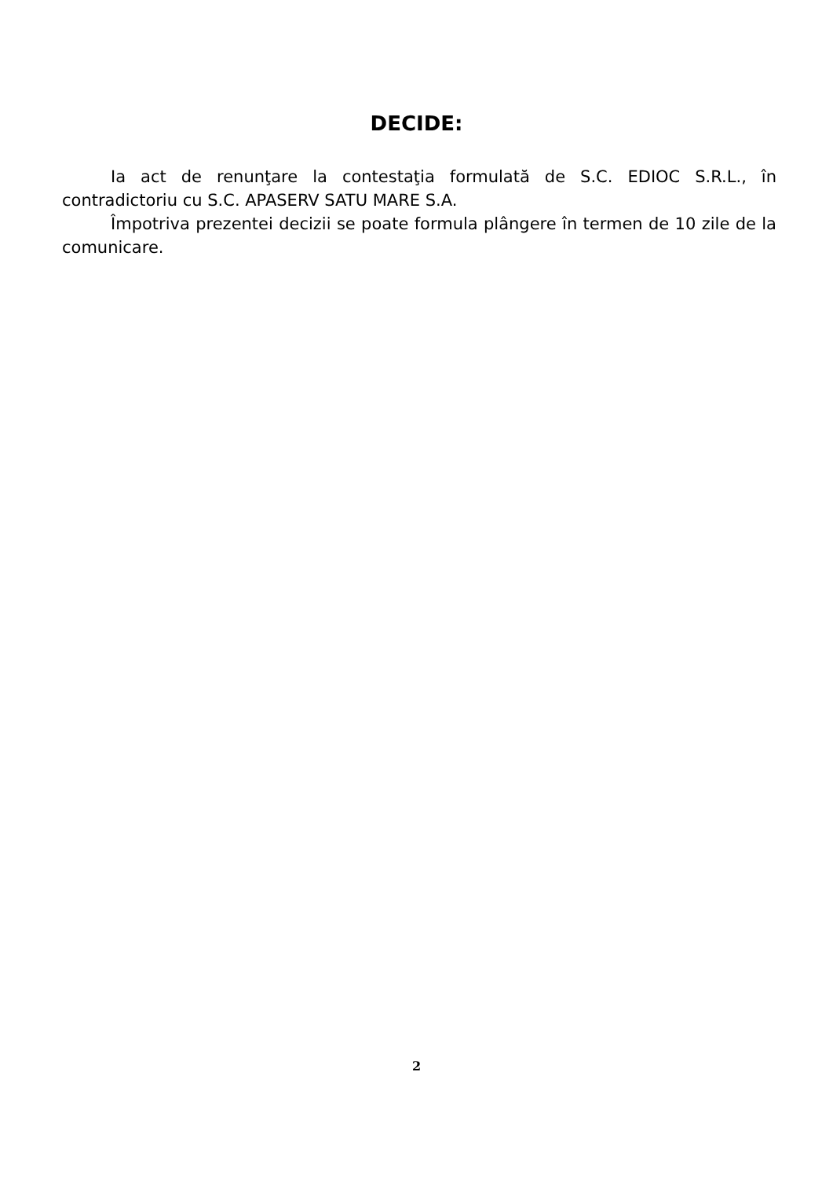DECIDE:
Ia act de renunţare la contestaţia formulată de S.C. EDIOC S.R.L., în contradictoriu cu S.C. APASERV SATU MARE S.A.
Împotriva prezentei decizii se poate formula plângere în termen de 10 zile de la comunicare.
2